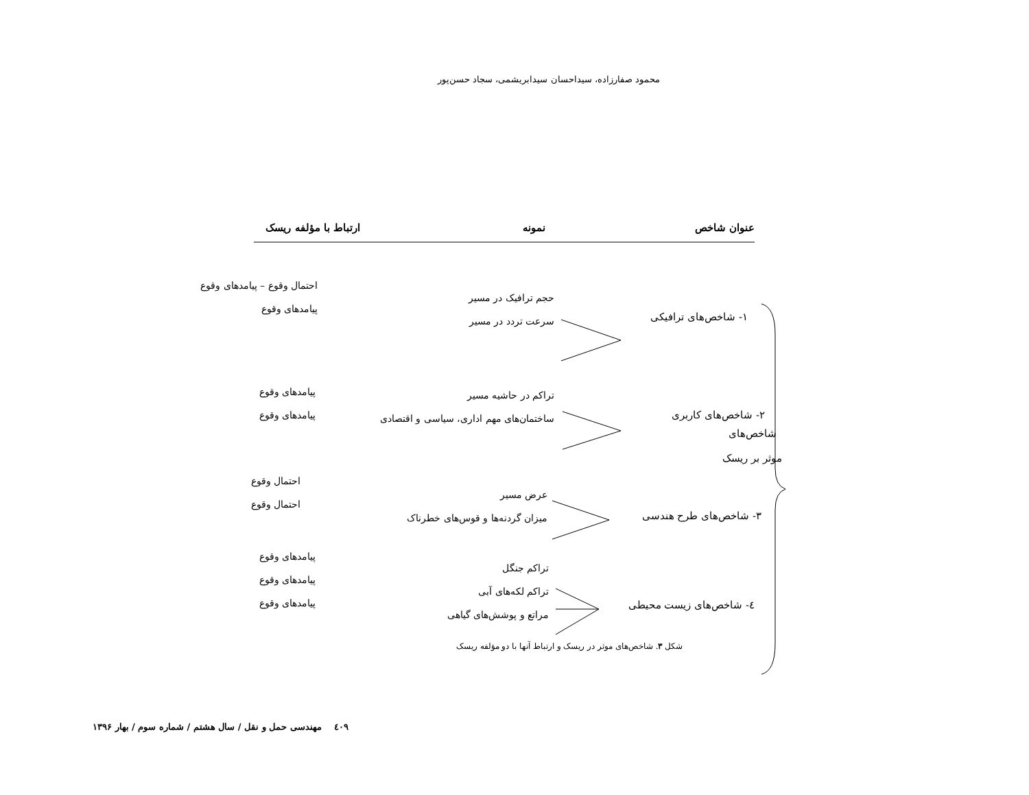محمود صفارزاده، سیداحسان سیدابریشمی، سجاد حسن‌پور
عنوان شاخص نمونه ارتباط با مؤلفه ریسک
۱- شاخص‌های ترافیکی
حجم ترافیک در مسیر
سرعت تردد در مسیر
احتمال وقوع – پیامدهای وقوع
پیامدهای وقوع
۲- شاخص‌های کاربری
تراکم در حاشیه مسیر
ساختمان‌های مهم اداری، سیاسی و اقتصادی
پیامدهای وقوع
پیامدهای وقوع
شاخص‌های
موثر بر ریسک
۳- شاخص‌های طرح هندسی
عرض مسیر
میزان گردنه‌ها و قوس‌های خطرناک
احتمال وقوع
احتمال وقوع
٤- شاخص‌های زیست محیطی
تراکم جنگل
تراکم لکه‌های آبی
مراتع و پوشش‌های گیاهی
پیامدهای وقوع
پیامدهای وقوع
پیامدهای وقوع
شکل ۳. شاخص‌های موثر در ریسک و ارتباط آنها با دو مؤلفه ریسک
٤٠٩ مهندسی حمل و نقل / سال هشتم / شماره سوم / بهار ۱۳۹۶